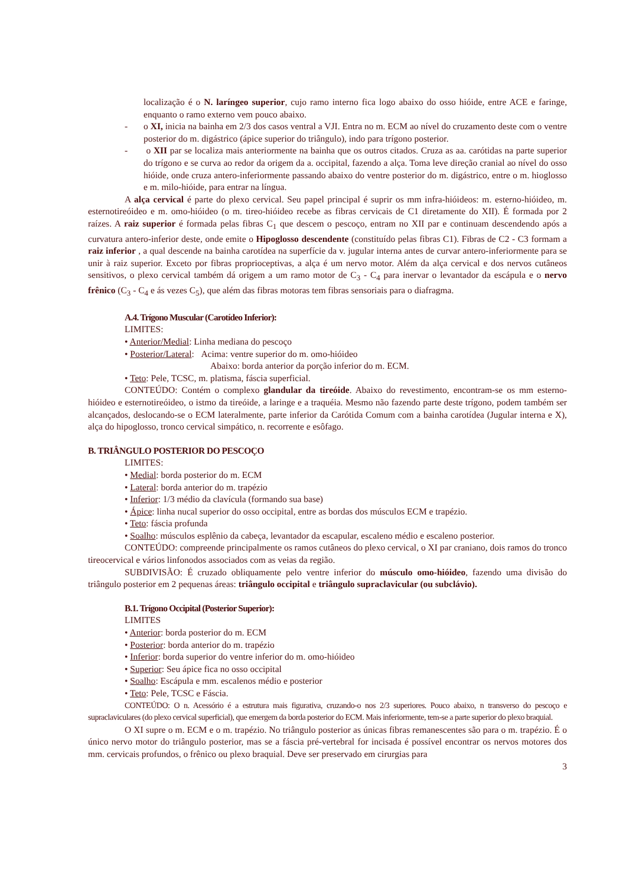localização é o N. laríngeo superior, cujo ramo interno fica logo abaixo do osso hióide, entre ACE e faringe, enquanto o ramo externo vem pouco abaixo.
- o XI, inicia na bainha em 2/3 dos casos ventral a VJI. Entra no m. ECM ao nível do cruzamento deste com o ventre posterior do m. digástrico (ápice superior do triângulo), indo para trígono posterior.
- o XII par se localiza mais anteriormente na bainha que os outros citados. Cruza as aa. carótidas na parte superior do trígono e se curva ao redor da origem da a. occipital, fazendo a alça. Toma leve direção cranial ao nível do osso hióide, onde cruza antero-inferiormente passando abaixo do ventre posterior do m. digástrico, entre o m. hioglosso e m. milo-hióide, para entrar na língua.
A alça cervical é parte do plexo cervical. Seu papel principal é suprir os mm infra-hióideos: m. esterno-hióideo, m. esternotireóideo e m. omo-hióideo (o m. tireo-hióideo recebe as fibras cervicais de C1 diretamente do XII). É formada por 2 raízes. A raiz superior é formada pelas fibras C<sub>1</sub> que descem o pescoço, entram no XII par e continuam descendendo após a curvatura antero-inferior deste, onde emite o Hipoglosso descendente (constituído pelas fibras C1). Fibras de C2 - C3 formam a raiz inferior , a qual descende na bainha carotídea na superfície da v. jugular interna antes de curvar antero-inferiormente para se unir à raiz superior. Exceto por fibras proprioceptivas, a alça é um nervo motor. Além da alça cervical e dos nervos cutâneos sensitivos, o plexo cervical também dá origem a um ramo motor de C<sub>3</sub> - C<sub>4</sub> para inervar o levantador da escápula e o nervo frênico (C<sub>3</sub> - C<sub>4</sub> e ás vezes C<sub>5</sub>), que além das fibras motoras tem fibras sensoriais para o diafragma.
A.4. Trígono Muscular (Carotídeo Inferior):
LIMITES:
• Anterior/Medial: Linha mediana do pescoço
• Posterior/Lateral: Acima: ventre superior do m. omo-hióideo
Abaixo: borda anterior da porção inferior do m. ECM.
• Teto: Pele, TCSC, m. platisma, fáscia superficial.
CONTEÚDO: Contém o complexo glandular da tireóide. Abaixo do revestimento, encontram-se os mm esterno-hióideo e esternotireóideo, o istmo da tireóide, a laringe e a traquéia. Mesmo não fazendo parte deste trígono, podem também ser alcançados, deslocando-se o ECM lateralmente, parte inferior da Carótida Comum com a bainha carotídea (Jugular interna e X), alça do hipoglosso, tronco cervical simpático, n. recorrente e esôfago.
B. TRIÂNGULO POSTERIOR DO PESCOÇO
LIMITES:
• Medial: borda posterior do m. ECM
• Lateral: borda anterior do m. trapézio
• Inferior: 1/3 médio da clavícula (formando sua base)
• Ápice: linha nucal superior do osso occipital, entre as bordas dos músculos ECM e trapézio.
• Teto: fáscia profunda
• Soalho: músculos esplênio da cabeça, levantador da escapular, escaleno médio e escaleno posterior.
CONTEÚDO: compreende principalmente os ramos cutâneos do plexo cervical, o XI par craniano, dois ramos do tronco tireocervical e vários linfonodos associados com as veias da região.
SUBDIVISÃO: É cruzado obliquamente pelo ventre inferior do músculo omo-hióideo, fazendo uma divisão do triângulo posterior em 2 pequenas áreas: triângulo occipital e triângulo supraclavicular (ou subclávio).
B.1. Trígono Occipital (Posterior Superior):
LIMITES
• Anterior: borda posterior do m. ECM
• Posterior: borda anterior do m. trapézio
• Inferior: borda superior do ventre inferior do m. omo-hióideo
• Superior: Seu ápice fica no osso occipital
• Soalho: Escápula e mm. escalenos médio e posterior
• Teto: Pele, TCSC e Fáscia.
CONTEÚDO: O n. Acessório é a estrutura mais figurativa, cruzando-o nos 2/3 superiores. Pouco abaixo, n transverso do pescoço e supraclaviculares (do plexo cervical superficial), que emergem da borda posterior do ECM. Mais inferiormente, tem-se a parte superior do plexo braquial.
O XI supre o m. ECM e o m. trapézio. No triângulo posterior as únicas fibras remanescentes são para o m. trapézio. É o único nervo motor do triângulo posterior, mas se a fáscia pré-vertebral for incisada é possível encontrar os nervos motores dos mm. cervicais profundos, o frênico ou plexo braquial. Deve ser preservado em cirurgias para
3